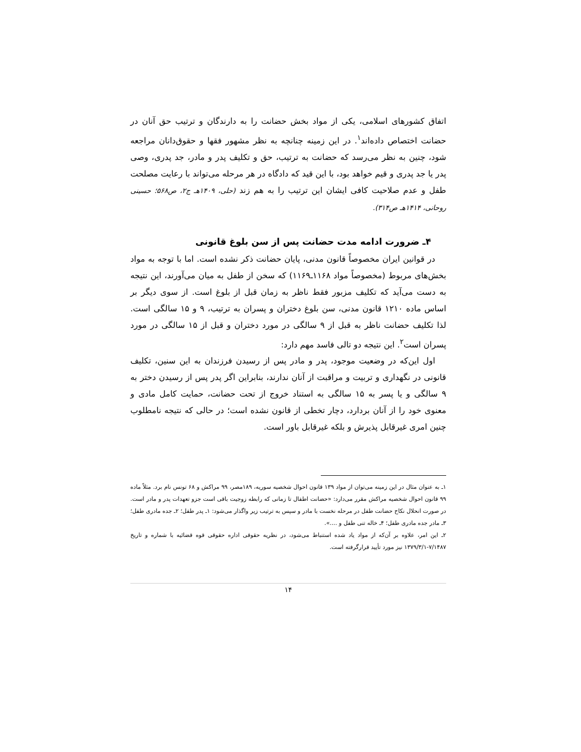اتفاق کشورهای اسلامی، یکی از مواد بخش حضانت را به دارندگان و ترتیب حق آنان در حضانت اختصاص داده‌اند<sup>۱</sup>. در این زمینه چنانچه به نظر مشهور فقها و حقوق‌دانان مراجعه شود، چنین به نظر می‌رسد که حضانت به ترتیب، حق و تکلیف پدر و مادر، جد پدری، وصی پدر یا جد پدری و قیم خواهد بود، با این قید که دادگاه در هر مرحله می‌تواند با رعایت مصلحت طفل و عدم صلاحیت کافی ایشان این ترتیب را به هم زند (حلی، ۱۴۰۹هـ ج۲، ص۵۶۸؛ حسینی روحانی، ۱۴۱۴هـ ص۳۱۴).
۴ـ ضرورت ادامه مدت حضانت پس از سن بلوغ قانونی
در قوانین ایران مخصوصاً قانون مدنی، پایان حضانت ذکر نشده است. اما با توجه به مواد بخش‌های مربوط (مخصوصاً مواد ۱۱۶۸ـ۱۱۶۹) که سخن از طفل به میان می‌آورند، این نتیجه به دست می‌آید که تکلیف مزبور فقط ناظر به زمان قبل از بلوغ است. از سوی دیگر بر اساس ماده ۱۲۱۰ قانون مدنی، سن بلوغ دختران و پسران به ترتیب، ۹ و ۱۵ سالگی است. لذا تکلیف حضانت ناظر به قبل از ۹ سالگی در مورد دختران و قبل از ۱۵ سالگی در مورد پسران است<sup>۲</sup>. این نتیجه دو تالی فاسد مهم دارد:
اول این‌که در وضعیت موجود، پدر و مادر پس از رسیدن فرزندان به این سنین، تکلیف قانونی در نگهداری و تربیت و مراقبت از آنان ندارند، بنابراین اگر پدر پس از رسیدن دختر به ۹ سالگی و یا پسر به ۱۵ سالگی به استناد خروج از تحت حضانت، حمایت کامل مادی و معنوی خود را از آنان بردارد، دچار تخطی از قانون نشده است؛ در حالی که نتیجه نامطلوب چنین امری غیرقابل پذیرش و بلکه غیرقابل باور است.
۱ـ به عنوان مثال در این زمینه می‌توان از مواد ۱۳۹ قانون احوال شخصیه سوریه، ۱۸۹مصر، ۹۹ مراکش و ۶۸ تونس نام برد. مثلاً ماده ۹۹ قانون احوال شخصیه مراکش مقرر می‌دارد: «حضانت اطفال تا زمانی که رابطه زوجیت باقی است جزو تعهدات پدر و مادر است. در صورت انحلال نکاح حضانت طفل در مرحله نخست با مادر و سپس به ترتیب زیر واگذار می‌شود: ۱ـ پدر طفل؛ ۲ـ جده مادری طفل؛ ۳ـ مادر جده مادری طفل؛ ۴ـ خاله تنی طفل و ....».
۲ـ این امر، علاوه بر آن‌که از مواد یاد شده استنباط می‌شود، در نظریه حقوقی اداره حقوقی قوه قضائیه با شماره و تاریخ ۷/۱۴۸۷-۱۳۷۹/۳/۱ نیز مورد تأیید قرارگرفته است.
۱۴